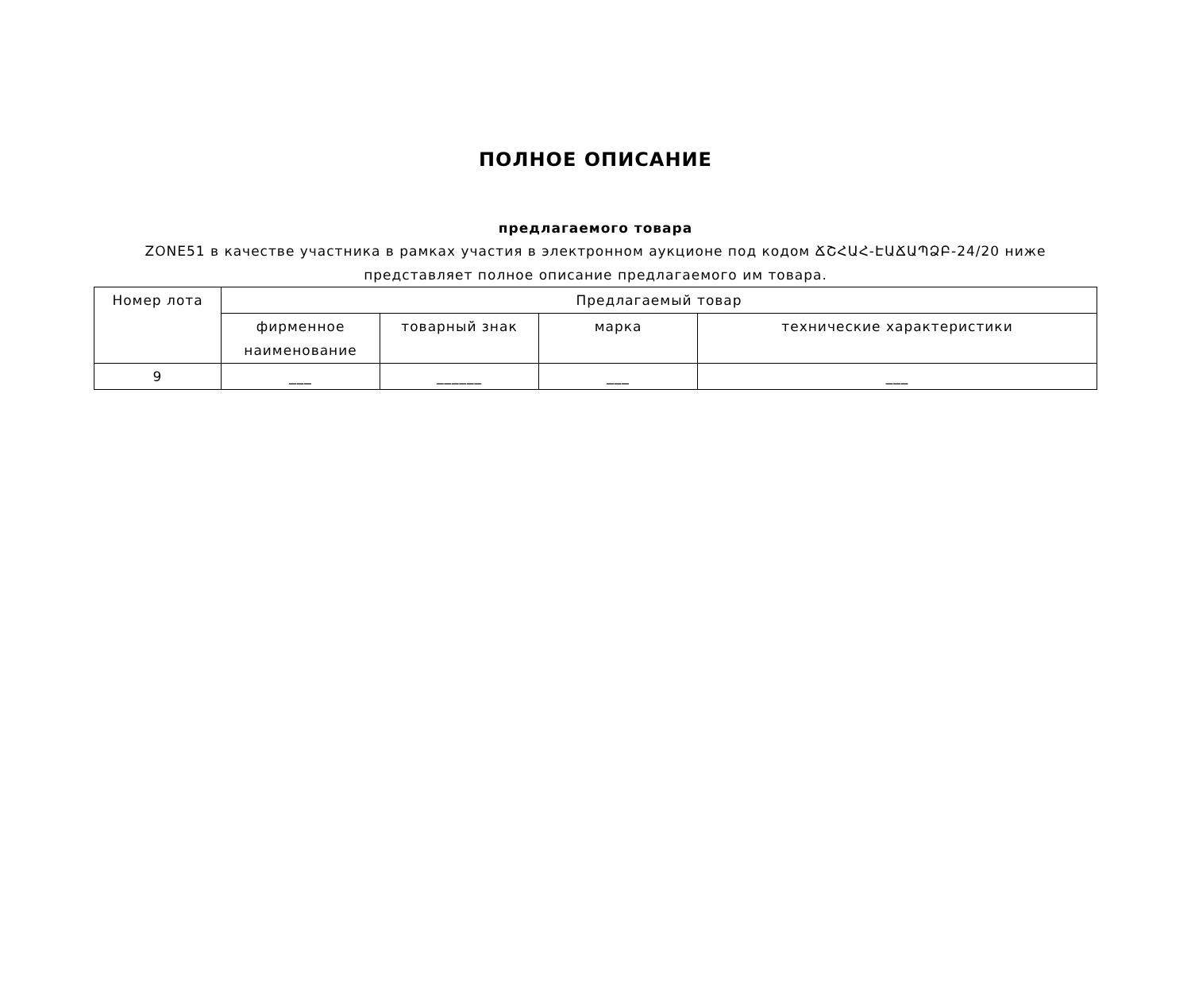ПОЛНОЕ ОПИСАНИЕ
предлагаемого товара
ZONE51 в качестве участника в рамках участия в электронном аукционе под кодом ՃՇՀԱՀ-ԷԱՃԱՊՁԲ-24/20 ниже представляет полное описание предлагаемого им товара.
| Номер лота | Предлагаемый товар | | | |
| --- | --- | --- | --- | --- |
| | фирменное наименование | товарный знак | марка | технические характеристики |
| 9 | ___ | ______ | ___ | ___ |